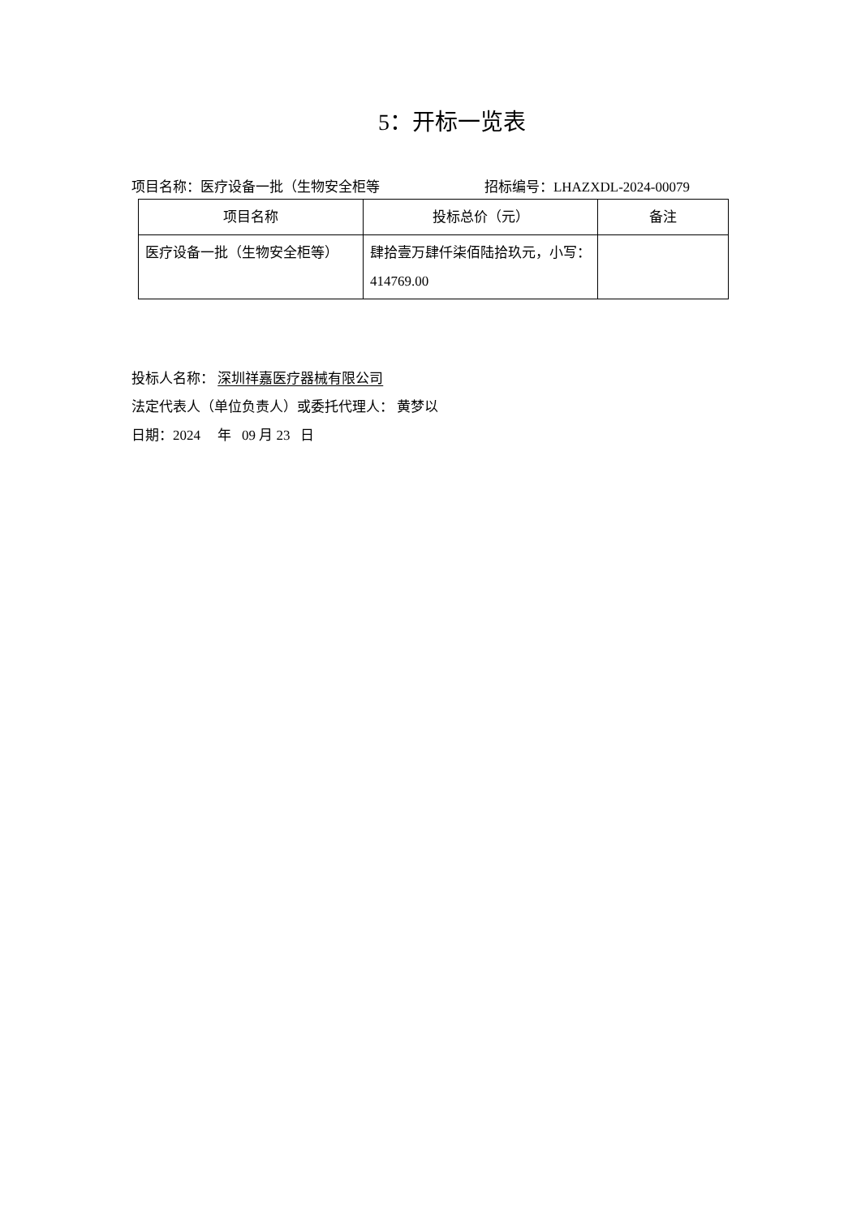5：开标一览表
项目名称：医疗设备一批（生物安全柜等 招标编号：LHAZXDL-2024-00079
| 项目名称 | 投标总价（元） | 备注 |
| --- | --- | --- |
| 医疗设备一批（生物安全柜等） | 肆拾壹万肆仟柒佰陆拾玖元，小写：414769.00 | |
投标人名称： 深圳祥嘉医疗器械有限公司
法定代表人（单位负责人）或委托代理人： 黄梦以
日期：2024 年 09 月 23 日